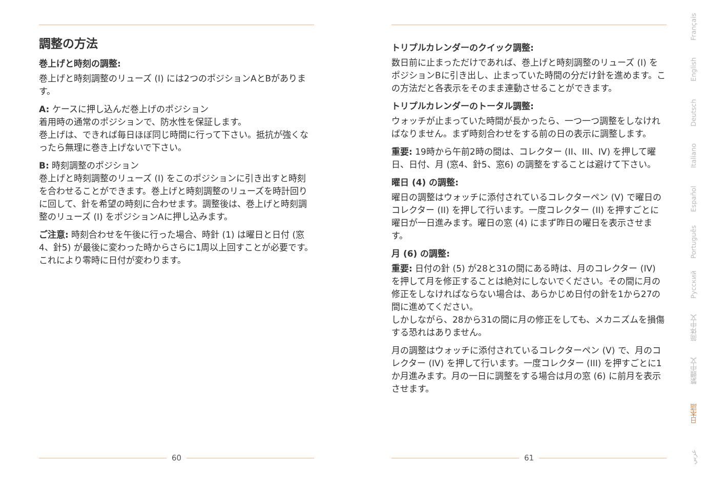調整の方法
巻上げと時刻の調整:
巻上げと時刻調整のリューズ (I) には2つのポジションAとBがあります。
A: ケースに押し込んだ巻上げのポジション
着用時の通常のポジションで、防水性を保証します。
巻上げは、できれば毎日ほぼ同じ時間に行って下さい。抵抗が強くなったら無理に巻き上げないで下さい。
B: 時刻調整のポジション
巻上げと時刻調整のリューズ (I) をこのポジションに引き出すと時刻を合わせることができます。巻上げと時刻調整のリューズを時計回りに回して、針を希望の時刻に合わせます。調整後は、巻上げと時刻調整のリューズ (I) をポジションAに押し込みます。
ご注意: 時刻合わせを午後に行った場合、時針 (1) は曜日と日付 (窓4、針5) が最後に変わった時からさらに1周以上回すことが必要です。これにより零時に日付が変わります。
トリプルカレンダーのクイック調整:
数日前に止まっただけであれば、巻上げと時刻調整のリューズ (I) をポジションBに引き出し、止まっていた時間の分だけ針を進めます。この方法だと各表示をそのまま連動させることができます。
トリプルカレンダーのトータル調整:
ウォッチが止まっていた時間が長かったら、一つ一つ調整をしなければなりません。まず時刻合わせをする前の日の表示に調整します。
重要: 19時から午前2時の間は、コレクター (II、III、IV) を押して曜日、日付、月 (窓4、針5、窓6) の調整をすることは避けて下さい。
曜日 (4) の調整:
曜日の調整はウォッチに添付されているコレクターペン (V) で曜日のコレクター (II) を押して行います。一度コレクター (II) を押すごとに曜日が一日進みます。曜日の窓 (4) にまず昨日の曜日を表示させます。
月 (6) の調整:
重要: 日付の針 (5) が28と31の間にある時は、月のコレクター (IV) を押して月を修正することは絶対にしないでください。その間に月の修正をしなければならない場合は、あらかじめ日付の針を1から27の間に進めてください。
しかしながら、28から31の間に月の修正をしても、メカニズムを損傷する恐れはありません。
月の調整はウォッチに添付されているコレクターペン (V) で、月のコレクター (IV) を押して行います。一度コレクター (III) を押すごとに1か月進みます。月の一日に調整をする場合は月の窓 (6) に前月を表示させます。
60 61
Français
English
Deutsch
Italiano
Español
Português
Русский
简体中文
繁體中文
日本語
عربي